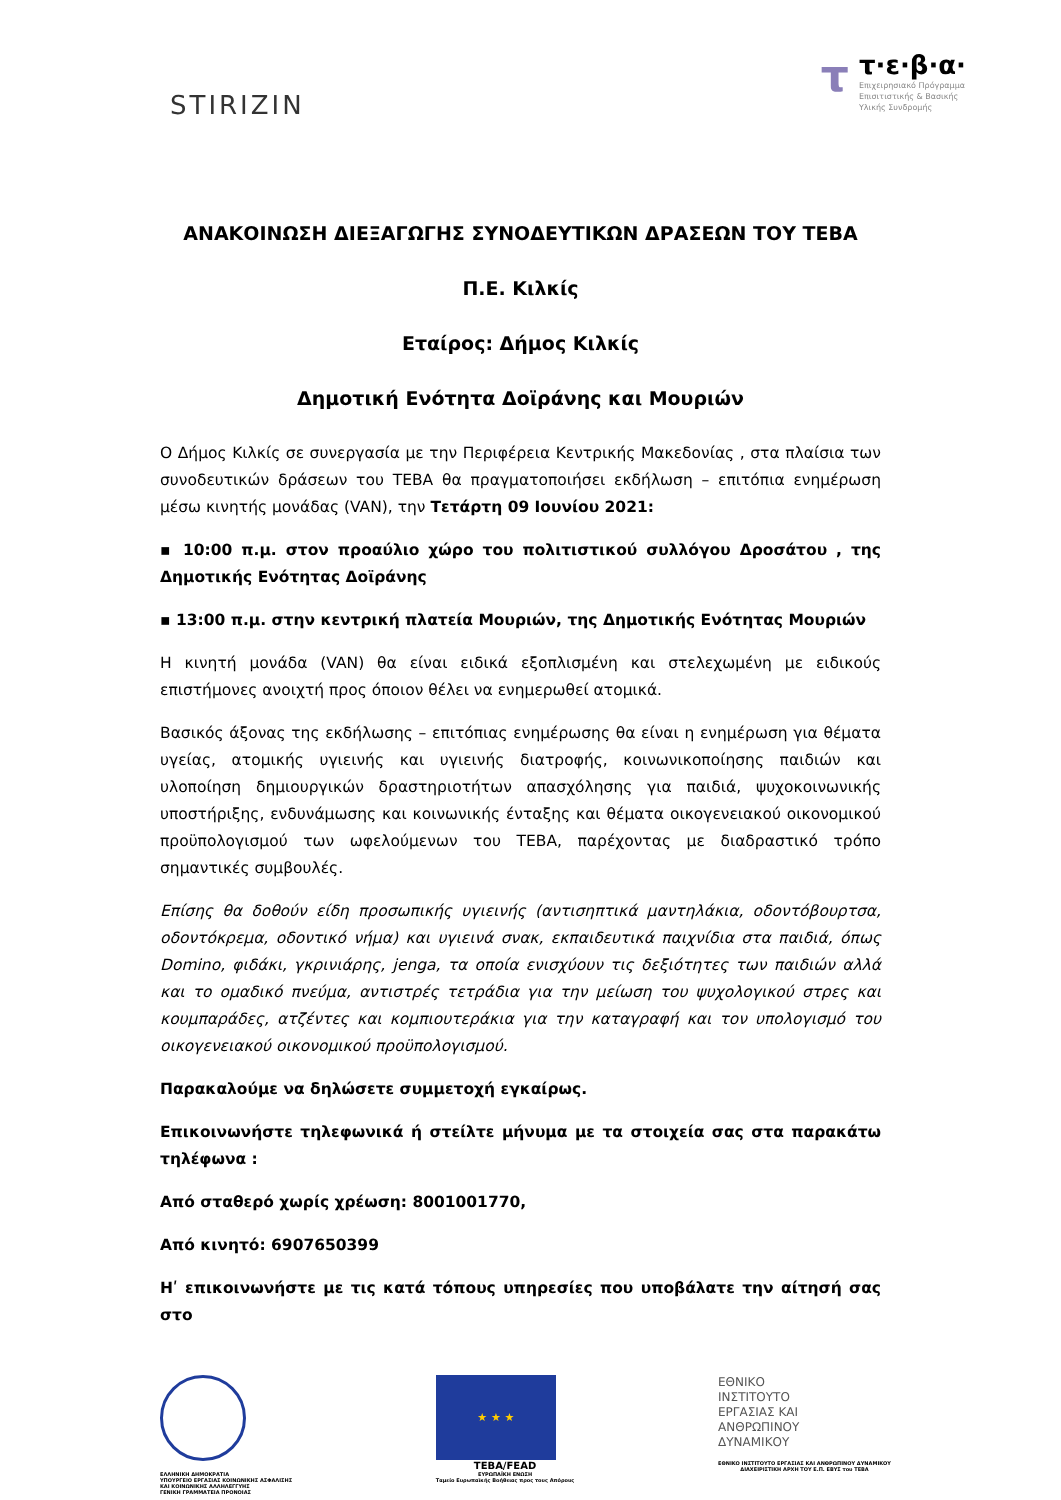STIRIZIN
τ
τ·ε·β·α·
Επιχειρησιακό Πρόγραμμα
Επισιτιστικής & Βασικής
Υλικής Συνδρομής
ΑΝΑΚΟΙΝΩΣΗ ΔΙΕΞΑΓΩΓΗΣ ΣΥΝΟΔΕΥΤΙΚΩΝ ΔΡΑΣΕΩΝ ΤΟΥ ΤΕΒΑ
Π.Ε. Κιλκίς
Εταίρος: Δήμος Κιλκίς
Δημοτική Ενότητα Δοϊράνης και Μουριών
Ο Δήμος Κιλκίς σε συνεργασία με την Περιφέρεια Κεντρικής Μακεδονίας , στα πλαίσια των συνοδευτικών δράσεων του ΤΕΒΑ θα πραγματοποιήσει εκδήλωση – επιτόπια ενημέρωση μέσω κινητής μονάδας (VAN), την Τετάρτη 09 Ιουνίου 2021:
▪ 10:00 π.μ. στον προαύλιο χώρο του πολιτιστικού συλλόγου Δροσάτου , της Δημοτικής Ενότητας Δοϊράνης
▪ 13:00 π.μ. στην κεντρική πλατεία Μουριών, της Δημοτικής Ενότητας Μουριών
Η κινητή μονάδα (VAN) θα είναι ειδικά εξοπλισμένη και στελεχωμένη με ειδικούς επιστήμονες ανοιχτή προς όποιον θέλει να ενημερωθεί ατομικά.
Βασικός άξονας της εκδήλωσης – επιτόπιας ενημέρωσης θα είναι η ενημέρωση για θέματα υγείας, ατομικής υγιεινής και υγιεινής διατροφής, κοινωνικοποίησης παιδιών και υλοποίηση δημιουργικών δραστηριοτήτων απασχόλησης για παιδιά, ψυχοκοινωνικής υποστήριξης, ενδυνάμωσης και κοινωνικής ένταξης και θέματα οικογενειακού οικονομικού προϋπολογισμού των ωφελούμενων του ΤΕΒΑ, παρέχοντας με διαδραστικό τρόπο σημαντικές συμβουλές.
Επίσης θα δοθούν είδη προσωπικής υγιεινής (αντισηπτικά μαντηλάκια, οδοντόβουρτσα, οδοντόκρεμα, οδοντικό νήμα) και υγιεινά σνακ, εκπαιδευτικά παιχνίδια στα παιδιά, όπως Domino, φιδάκι, γκρινιάρης, jenga, τα οποία ενισχύουν τις δεξιότητες των παιδιών αλλά και το ομαδικό πνεύμα, αντιστρές τετράδια για την μείωση του ψυχολογικού στρες και κουμπαράδες, ατζέντες και κομπιουτεράκια για την καταγραφή και τον υπολογισμό του οικογενειακού οικονομικού προϋπολογισμού.
Παρακαλούμε να δηλώσετε συμμετοχή εγκαίρως.
Επικοινωνήστε τηλεφωνικά ή στείλτε μήνυμα με τα στοιχεία σας στα παρακάτω τηλέφωνα :
Από σταθερό χωρίς χρέωση: 8001001770,
Από κινητό: 6907650399
Ηʹ επικοινωνήστε με τις κατά τόπους υπηρεσίες που υποβάλατε την αίτησή σας στο
ΕΛΛΗΝΙΚΗ ΔΗΜΟΚΡΑΤΙΑ
ΥΠΟΥΡΓΕΙΟ ΕΡΓΑΣΙΑΣ ΚΟΙΝΩΝΙΚΗΣ ΑΣΦΑΛΙΣΗΣ
ΚΑΙ ΚΟΙΝΩΝΙΚΗΣ ΑΛΛΗΛΕΓΓΥΗΣ
ΓΕΝΙΚΗ ΓΡΑΜΜΑΤΕΙΑ ΠΡΟΝΟΙΑΣ
★ ★ ★
TEBA/FEAD
ΕΥΡΩΠΑΪΚΗ ΕΝΩΣΗ
Ταμείο Ευρωπαϊκής Βοήθειας προς τους Απόρους
ΕΘΝΙΚΟ
ΙΝΣΤΙΤΟΥΤΟ
ΕΡΓΑΣΙΑΣ ΚΑΙ
ΑΝΘΡΩΠΙΝΟΥ
ΔΥΝΑΜΙΚΟΥ
ΕΘΝΙΚΟ ΙΝΣΤΙΤΟΥΤΟ ΕΡΓΑΣΙΑΣ ΚΑΙ ΑΝΘΡΩΠΙΝΟΥ ΔΥΝΑΜΙΚΟΥ
ΔΙΑΧΕΙΡΙΣΤΙΚΗ ΑΡΧΗ ΤΟΥ Ε.Π. ΕΒΥΣ του ΤΕΒΑ